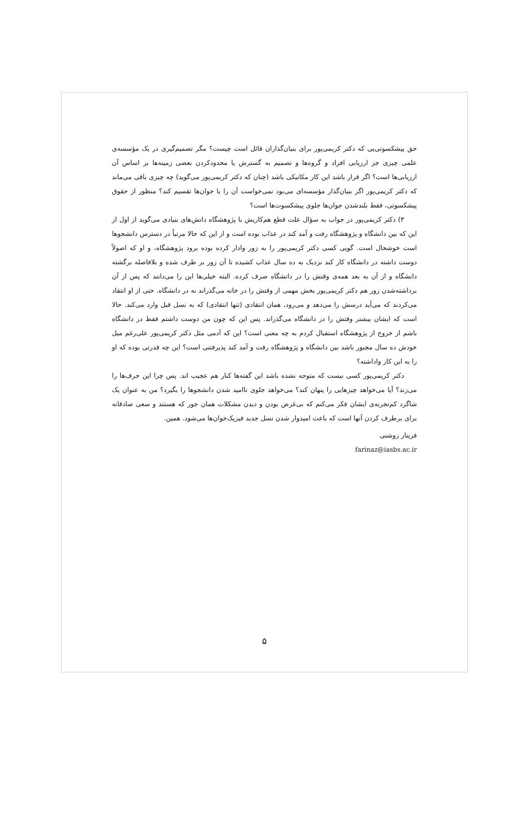حق پیشکسوتی‌یی که دکتر کریمی‌پور برای بنیان‌گذاران قائل است چیست؟ مگر تصمیم‌گیری در یک مؤسسه‌ی علمی چیزی جز ارزیابی افراد و گروه‌ها و تصمیم به گسترش یا محدودکردن بعضی زمینه‌ها بر اساس آن ارزیابی‌ها است؟ اگر قرار باشد این کار مکانیکی باشد (چنان که دکتر کریمی‌پور می‌گوید) چه چیزی باقی می‌ماند که دکتر کریمی‌پور اگر بنیان‌گذار مؤسسه‌ای می‌بود نمی‌خواست آن را با جوان‌ها تقسیم کند؟ منظور از حقوق پیشکسوتی، فقط بلندشدن جوان‌ها جلوی پیشکسوت‌ها است؟
۳) دکتر کریمی‌پور در جواب به سؤال علت قطع هم‌کاریش با پژوهشگاه دانش‌های بنیادی می‌گوید از اول از این که بین دانشگاه و پژوهشگاه رفت و آمد کند در عذاب بوده است و از این که حالا مرتباً در دسترس دانشجوها است خوشحال است. گویی کسی دکتر کریمی‌پور را به زور وادار کرده بوده برود پژوهشگاه، و او که اصولاً دوست داشته در دانشگاه کار کند نزدیک به ده سال عذاب کشیده تا آن زور بر طرف شده و بلافاصله برگشته دانشگاه و از آن به بعد همه‌ی وقتش را در دانشگاه صرف کرده. البته خیلی‌ها این را می‌دانند که پس از آن برداشته‌شدن زور هم دکتر کریمی‌پور بخش مهمی از وقتش را در خانه می‌گذراند نه در دانشگاه. حتی از او انتقاد می‌کردند که می‌آید درسش را می‌دهد و می‌رود، همان انتقادی (تنها انتقادی) که به نسل قبل وارد می‌کند. حالا است که ایشان بیشتر وقتش را در دانشگاه می‌گذراند. پس این که چون من دوست داشتم فقط در دانشگاه باشم از خروج از پژوهشگاه استقبال کردم به چه معنی است؟ این که آدمی مثل دکتر کریمی‌پور علی‌رغم میل خودش ده سال مجبور باشد بین دانشگاه و پژوهشگاه رفت و آمد کند پذیرفتنی است؟ این چه قدرتی بوده که او را به این کار واداشته؟
دکتر کریمی‌پور کسی نیست که متوجه نشده باشد این گفته‌ها کنار هم عجیب اند. پس چرا این حرف‌ها را می‌زند؟ آیا می‌خواهد چیزهایی را پنهان کند؟ می‌خواهد جلوی ناامید شدن دانشجوها را بگیرد؟ من به عنوان یک شاگرد کم‌تجربه‌ی ایشان فکر می‌کنم که بی‌غرض بودن و دیدن مشکلات همان جور که هستند و سعی صادقانه برای برطرف کردن آنها است که باعث امیدوار شدن نسل جدید فیزیک‌خوان‌ها می‌شود. همین.
فریناز روشنی
farinaz@iasbs.ac.ir
۵